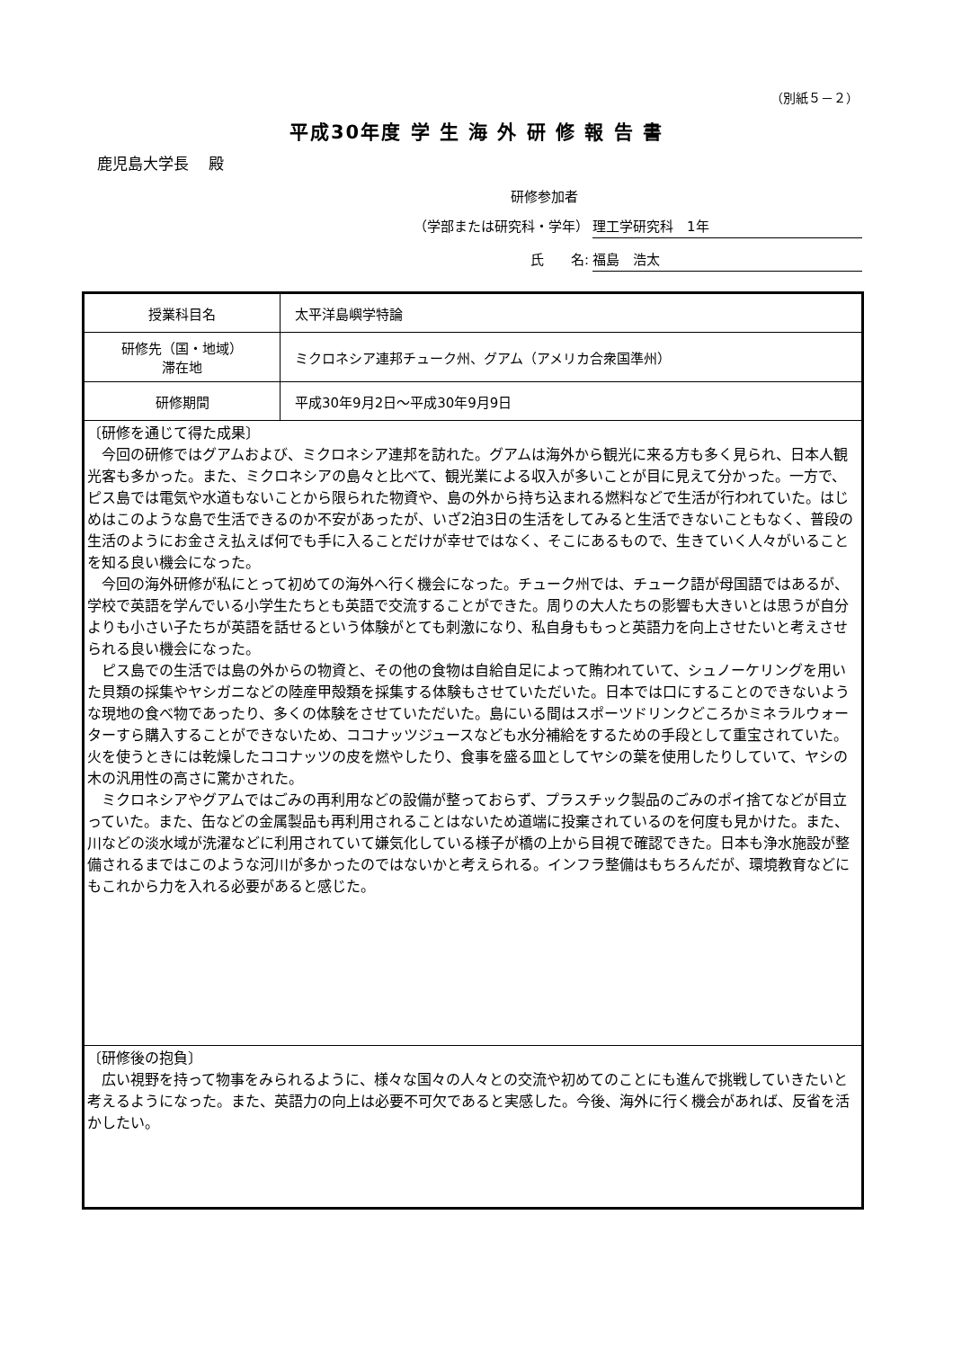（別紙５－２）
平成30年度 学 生 海 外 研 修 報 告 書
鹿児島大学長　 殿
研修参加者
（学部または研究科・学年） 理工学研究科　1年
氏　　名: 福島　浩太
| 授業科目名 | 太平洋島嶼学特論 |
| 研修先（国・地域） 滞在地 | ミクロネシア連邦チューク州、グアム（アメリカ合衆国準州） |
| 研修期間 | 平成30年9月2日～平成30年9月9日 |
| 〔研修を通じて得た成果〕 今回の研修ではグアムおよび、ミクロネシア連邦を訪れた。グアムは海外から観光に来る方も多く見られ、日本人観光客も多かった。また、ミクロネシアの島々と比べて、観光業による収入が多いことが目に見えて分かった。一方で、ピス島では電気や水道もないことから限られた物資や、島の外から持ち込まれる燃料などで生活が行われていた。はじめはこのような島で生活できるのか不安があったが、いざ2泊3日の生活をしてみると生活できないこともなく、普段の生活のようにお金さえ払えば何でも手に入ることだけが幸せではなく、そこにあるもので、生きていく人々がいることを知る良い機会になった。 今回の海外研修が私にとって初めての海外へ行く機会になった。チューク州では、チューク語が母国語ではあるが、学校で英語を学んでいる小学生たちとも英語で交流することができた。周りの大人たちの影響も大きいとは思うが自分よりも小さい子たちが英語を話せるという体験がとても刺激になり、私自身ももっと英語力を向上させたいと考えさせられる良い機会になった。 ピス島での生活では島の外からの物資と、その他の食物は自給自足によって賄われていて、シュノーケリングを用いた貝類の採集やヤシガニなどの陸産甲殻類を採集する体験もさせていただいた。日本では口にすることのできないような現地の食べ物であったり、多くの体験をさせていただいた。島にいる間はスポーツドリンクどころかミネラルウォーターすら購入することができないため、ココナッツジュースなども水分補給をするための手段として重宝されていた。火を使うときには乾燥したココナッツの皮を燃やしたり、食事を盛る皿としてヤシの葉を使用したりしていて、ヤシの木の汎用性の高さに驚かされた。 ミクロネシアやグアムではごみの再利用などの設備が整っておらず、プラスチック製品のごみのポイ捨てなどが目立っていた。また、缶などの金属製品も再利用されることはないため道端に投棄されているのを何度も見かけた。また、川などの淡水域が洗濯などに利用されていて嫌気化している様子が橋の上から目視で確認できた。日本も浄水施設が整備されるまではこのような河川が多かったのではないかと考えられる。インフラ整備はもちろんだが、環境教育などにもこれから力を入れる必要があると感じた。 | |
| 〔研修後の抱負〕 広い視野を持って物事をみられるように、様々な国々の人々との交流や初めてのことにも進んで挑戦していきたいと考えるようになった。また、英語力の向上は必要不可欠であると実感した。今後、海外に行く機会があれば、反省を活かしたい。 | |